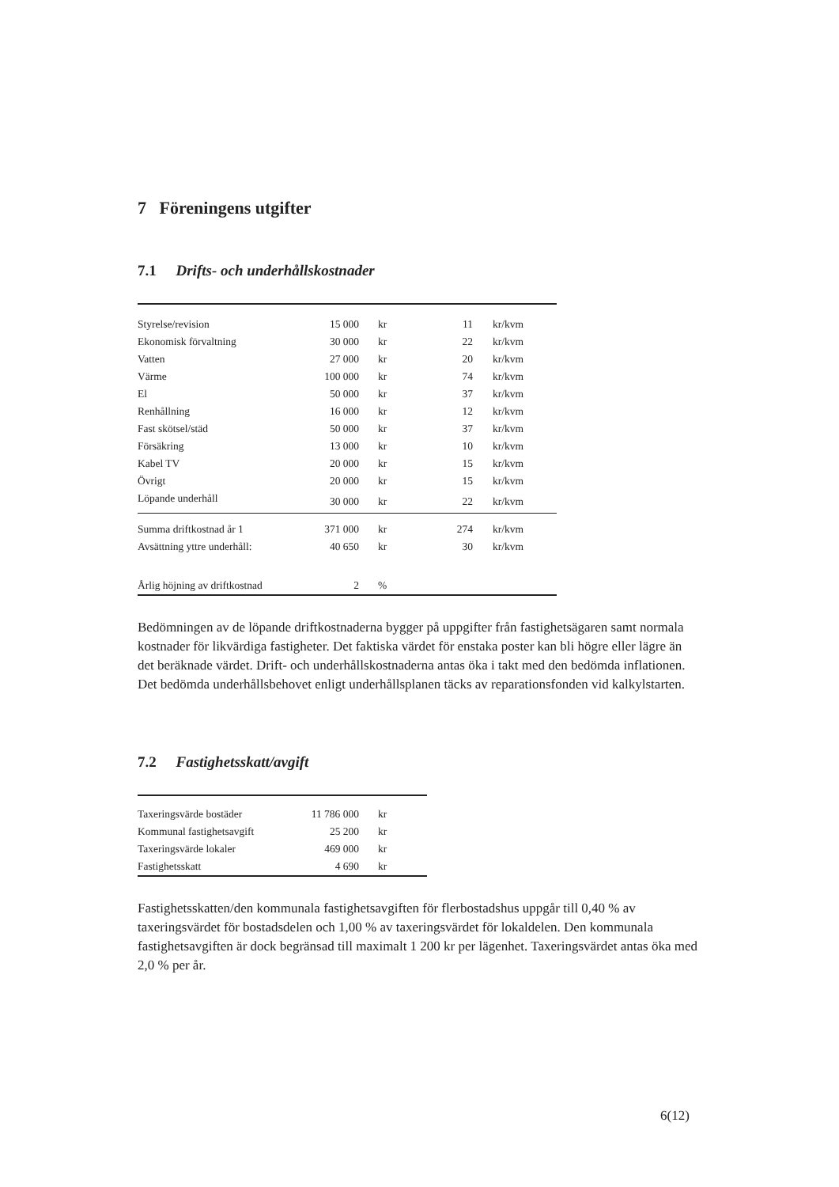7 Föreningens utgifter
7.1 Drifts- och underhållskostnader
| Styrelse/revision | 15 000 | kr | 11 | kr/kvm |
| Ekonomisk förvaltning | 30 000 | kr | 22 | kr/kvm |
| Vatten | 27 000 | kr | 20 | kr/kvm |
| Värme | 100 000 | kr | 74 | kr/kvm |
| El | 50 000 | kr | 37 | kr/kvm |
| Renhållning | 16 000 | kr | 12 | kr/kvm |
| Fast skötsel/städ | 50 000 | kr | 37 | kr/kvm |
| Försäkring | 13 000 | kr | 10 | kr/kvm |
| Kabel TV | 20 000 | kr | 15 | kr/kvm |
| Övrigt | 20 000 | kr | 15 | kr/kvm |
| Löpande underhåll | 30 000 | kr | 22 | kr/kvm |
| Summa driftkostnad år 1 | 371 000 | kr | 274 | kr/kvm |
| Avsättning yttre underhåll: | 40 650 | kr | 30 | kr/kvm |
| Årlig höjning av driftkostnad | 2 | % | | |
Bedömningen av de löpande driftkostnaderna bygger på uppgifter från fastighetsägaren samt normala kostnader för likvärdiga fastigheter. Det faktiska värdet för enstaka poster kan bli högre eller lägre än det beräknade värdet. Drift- och underhållskostnaderna antas öka i takt med den bedömda inflationen. Det bedömda underhållsbehovet enligt underhållsplanen täcks av reparationsfonden vid kalkylstarten.
7.2 Fastighetsskatt/avgift
| Taxeringsvärde bostäder | 11 786 000 | kr |
| Kommunal fastighetsavgift | 25 200 | kr |
| Taxeringsvärde lokaler | 469 000 | kr |
| Fastighetsskatt | 4 690 | kr |
Fastighetsskatten/den kommunala fastighetsavgiften för flerbostadshus uppgår till 0,40 % av taxeringsvärdet för bostadsdelen och 1,00 % av taxeringsvärdet för lokaldelen. Den kommunala fastighetsavgiften är dock begränsad till maximalt 1 200 kr per lägenhet. Taxeringsvärdet antas öka med 2,0 % per år.
6(12)